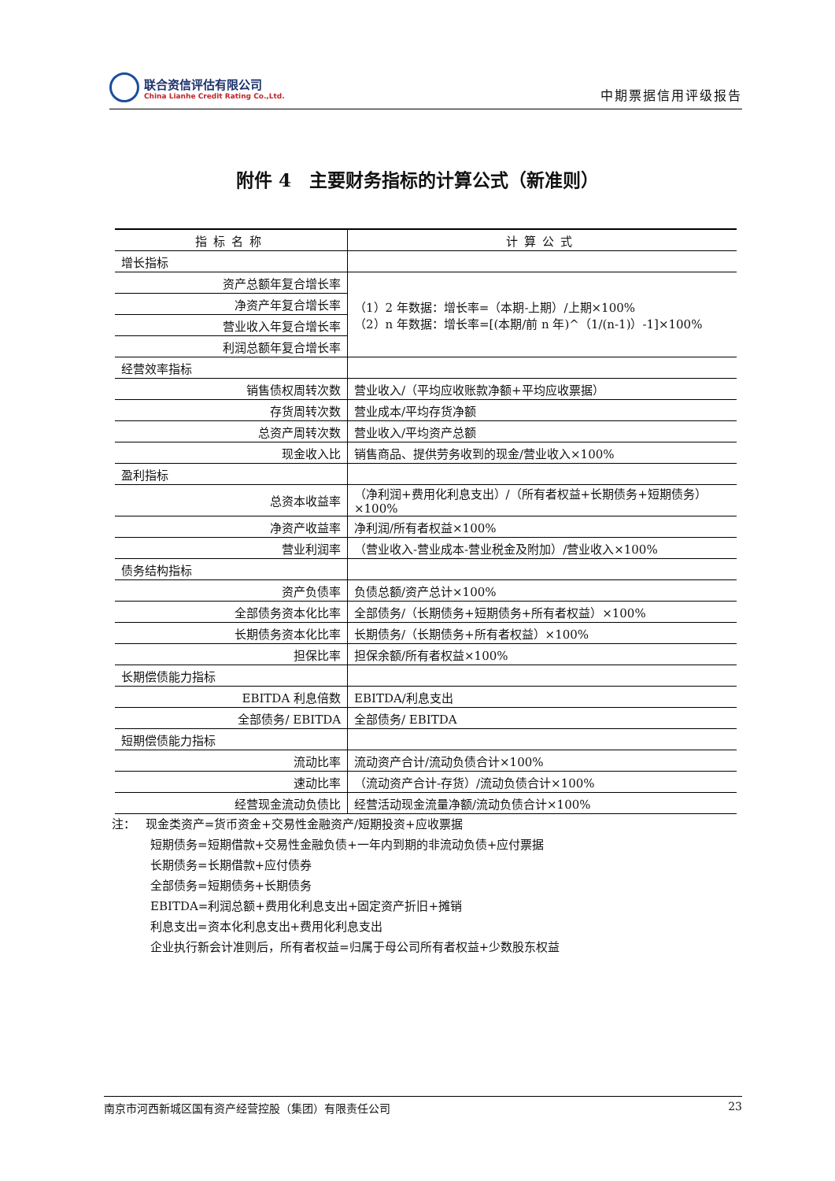联合资信评估有限公司
China Lianhe Credit Rating Co.,Ltd.
中期票据信用评级报告
附件 4　主要财务指标的计算公式（新准则）
| 指标名称 | 计算公式 |
| --- | --- |
| 增长指标 | |
| 资产总额年复合增长率 | （1）2 年数据：增长率=（本期-上期）/上期×100% （2）n 年数据：增长率=[(本期/前 n 年)^（1/(n-1)）-1]×100% |
| 净资产年复合增长率 | |
| 营业收入年复合增长率 | |
| 利润总额年复合增长率 | |
| 经营效率指标 | |
| 销售债权周转次数 | 营业收入/（平均应收账款净额+平均应收票据） |
| 存货周转次数 | 营业成本/平均存货净额 |
| 总资产周转次数 | 营业收入/平均资产总额 |
| 现金收入比 | 销售商品、提供劳务收到的现金/营业收入×100% |
| 盈利指标 | |
| 总资本收益率 | （净利润+费用化利息支出）/（所有者权益+长期债务+短期债务）×100% |
| 净资产收益率 | 净利润/所有者权益×100% |
| 营业利润率 | （营业收入-营业成本-营业税金及附加）/营业收入×100% |
| 债务结构指标 | |
| 资产负债率 | 负债总额/资产总计×100% |
| 全部债务资本化比率 | 全部债务/（长期债务+短期债务+所有者权益）×100% |
| 长期债务资本化比率 | 长期债务/（长期债务+所有者权益）×100% |
| 担保比率 | 担保余额/所有者权益×100% |
| 长期偿债能力指标 | |
| EBITDA 利息倍数 | EBITDA/利息支出 |
| 全部债务/ EBITDA | 全部债务/ EBITDA |
| 短期偿债能力指标 | |
| 流动比率 | 流动资产合计/流动负债合计×100% |
| 速动比率 | （流动资产合计-存货）/流动负债合计×100% |
| 经营现金流动负债比 | 经营活动现金流量净额/流动负债合计×100% |
注：　 现金类资产=货币资金+交易性金融资产/短期投资+应收票据
短期债务=短期借款+交易性金融负债+一年内到期的非流动负债+应付票据
长期债务=长期借款+应付债券
全部债务=短期债务+长期债务
EBITDA=利润总额+费用化利息支出+固定资产折旧+摊销
利息支出=资本化利息支出+费用化利息支出
企业执行新会计准则后，所有者权益=归属于母公司所有者权益+少数股东权益
南京市河西新城区国有资产经营控股（集团）有限责任公司 23